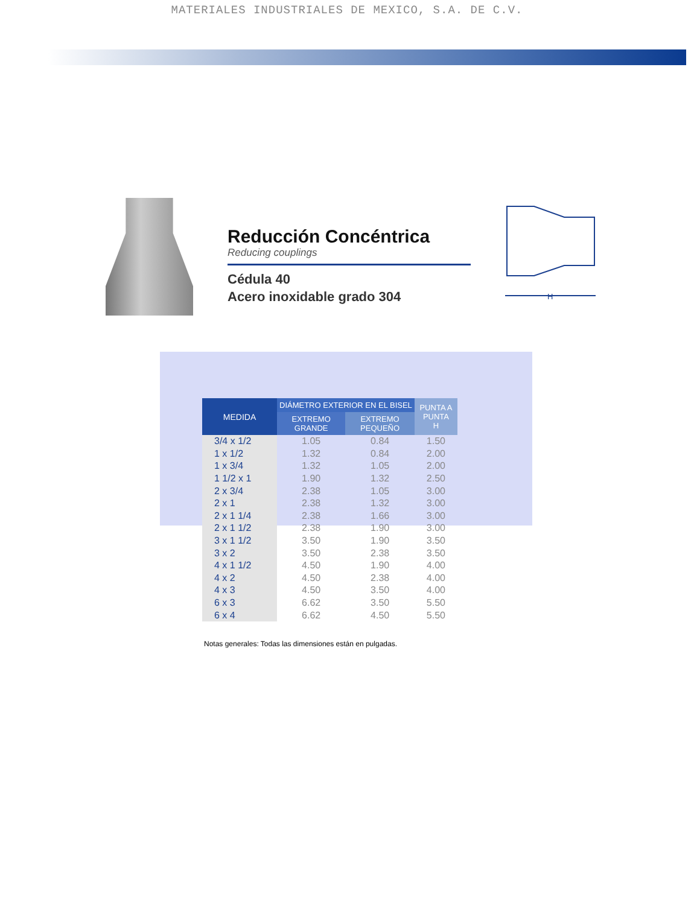MATERIALES INDUSTRIALES DE MEXICO, S.A. DE C.V.
Reducción Concéntrica
Reducing couplings
Cédula 40
Acero inoxidable grado 304
H
| MEDIDA | DIÁMETRO EXTERIOR EN EL BISEL | | PUNTA A PUNTA H |
| --- | --- | --- | --- |
| | EXTREMO GRANDE | EXTREMO PEQUEÑO | |
| 3/4 x 1/2 | 1.05 | 0.84 | 1.50 |
| 1 x 1/2 | 1.32 | 0.84 | 2.00 |
| 1 x 3/4 | 1.32 | 1.05 | 2.00 |
| 1 1/2 x 1 | 1.90 | 1.32 | 2.50 |
| 2 x 3/4 | 2.38 | 1.05 | 3.00 |
| 2 x 1 | 2.38 | 1.32 | 3.00 |
| 2 x 1 1/4 | 2.38 | 1.66 | 3.00 |
| 2 x 1 1/2 | 2.38 | 1.90 | 3.00 |
| 3 x 1 1/2 | 3.50 | 1.90 | 3.50 |
| 3 x 2 | 3.50 | 2.38 | 3.50 |
| 4 x 1 1/2 | 4.50 | 1.90 | 4.00 |
| 4 x 2 | 4.50 | 2.38 | 4.00 |
| 4 x 3 | 4.50 | 3.50 | 4.00 |
| 6 x 3 | 6.62 | 3.50 | 5.50 |
| 6 x 4 | 6.62 | 4.50 | 5.50 |
Notas generales: Todas las dimensiones están en pulgadas.